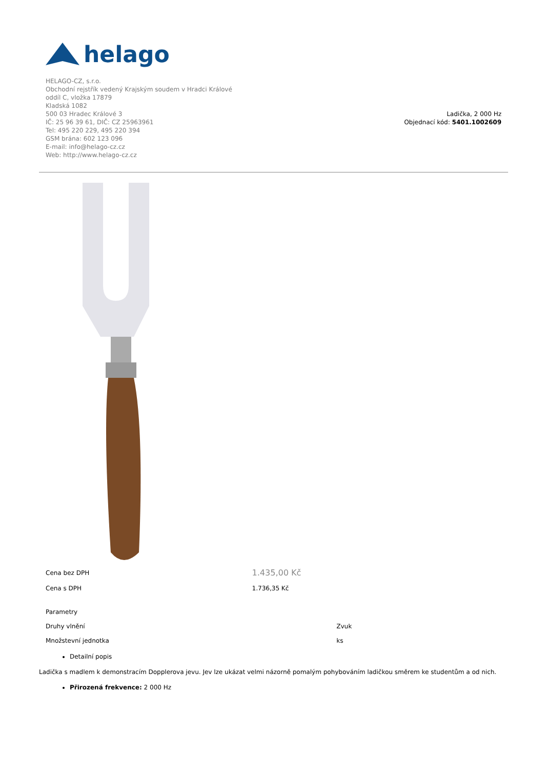helago
HELAGO-CZ, s.r.o.
Obchodní rejstřík vedený Krajským soudem v Hradci Králové
oddíl C, vložka 17879
Kladská 1082
500 03 Hradec Králové 3
IČ: 25 96 39 61, DIČ: CZ 25963961
Tel: 495 220 229, 495 220 394
GSM brána: 602 123 096
E-mail: info@helago-cz.cz
Web: http://www.helago-cz.cz
Ladička, 2 000 Hz
Objednací kód: 5401.1002609
| Cena bez DPH | 1.435,00 Kč |
| Cena s DPH | 1.736,35 Kč |
| Parametry | |
| Druhy vlnění | Zvuk |
| Množstevní jednotka | ks |
Detailní popis
Ladička s madlem k demonstracím Dopplerova jevu. Jev lze ukázat velmi názorně pomalým pohybováním ladičkou směrem ke studentům a od nich.
Přirozená frekvence: 2 000 Hz